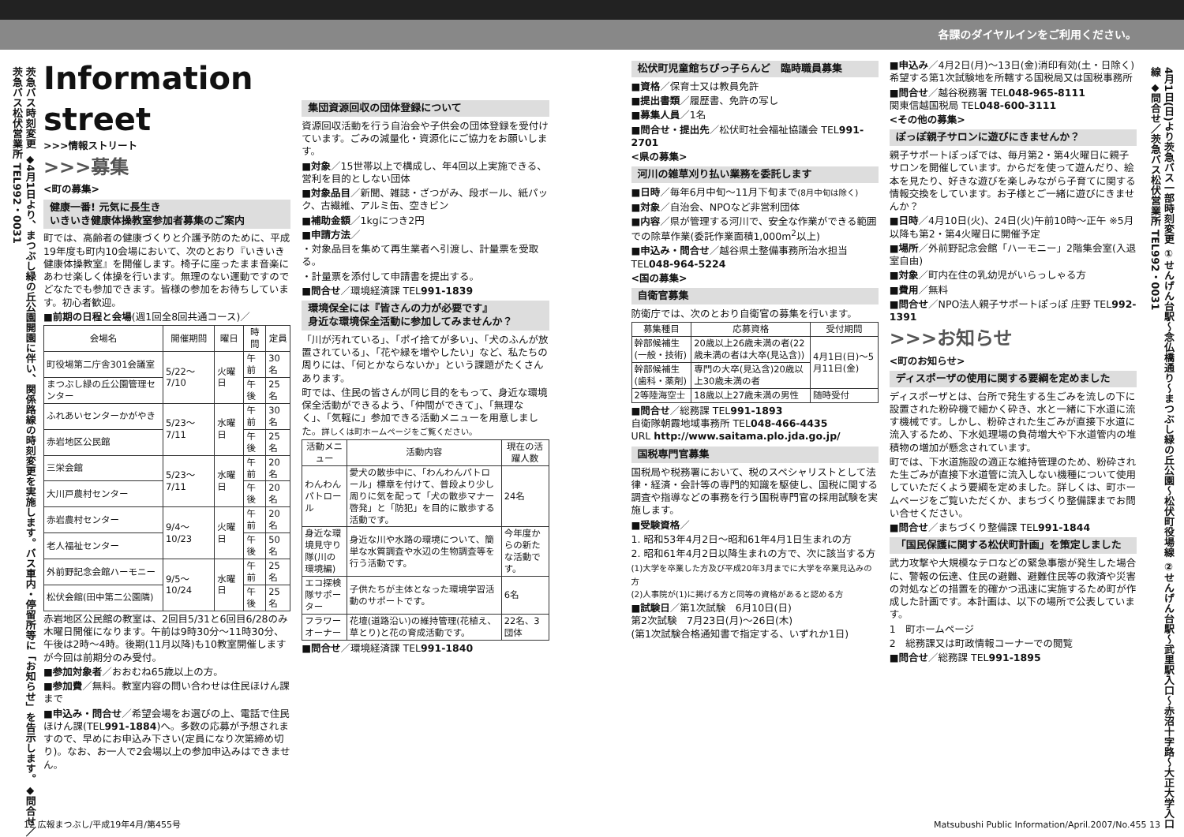各課のダイヤルインをご利用ください。
茨急バス時刻変更 ◆4月1日より、まつぶし緑の丘公園開園に伴い、関係路線の時刻変更を実施します。バス車内・停留所等に「お知らせ」を告示します。◆問合せ／茨急バス松伏営業所 TEL992・0031
4月1日(日)より茨急バス一部時刻変更 ①せんげん台駅〜念仏橋通り〜まつぶし緑の丘公園〜松伏町役場線 ②せんげん台駅〜武里駅入口〜赤沼十字路〜大正大学入口線 ◆問合せ／茨急バス松伏営業所 TEL992・0031
Information street
>>>情報ストリート
>>>募集
<町の募集>
健康一番! 元気に長生き
いきいき健康体操教室参加者募集のご案内
町では、高齢者の健康づくりと介護予防のために、平成19年度も町内10会場において、次のとおり『いきいき健康体操教室』を開催します。椅子に座ったまま音楽にあわせ楽しく体操を行います。無理のない運動ですのでどなたでも参加できます。皆様の参加をお待ちしています。初心者歓迎。
■前期の日程と会場(週1回全8回共通コース)／
| 会場名 | 開催期間 | 曜日 | 時間 | 定員 |
| --- | --- | --- | --- | --- |
| 町役場第二庁舎301会議室 | 5/22〜7/10 | 火曜日 | 午前 | 30名 |
| まつぶし緑の丘公園管理センター | | | 午後 | 25名 |
| ふれあいセンターかがやき | 5/23〜7/11 | 水曜日 | 午前 | 30名 |
| 赤岩地区公民館 | | | 午後 | 25名 |
| 三栄会館 | 5/23〜7/11 | 水曜日 | 午前 | 20名 |
| 大川戸農村センター | | | 午後 | 20名 |
| 赤岩農村センター | 9/4〜10/23 | 火曜日 | 午前 | 20名 |
| 老人福祉センター | | | 午後 | 50名 |
| 外前野記念会館ハーモニー | 9/5〜10/24 | 水曜日 | 午前 | 25名 |
| 松伏会館(田中第二公園隣) | | | 午後 | 25名 |
赤岩地区公民館の教室は、2回目5/31と6回目6/28のみ木曜日開催になります。午前は9時30分〜11時30分、午後は2時〜4時。後期(11月以降)も10教室開催しますが今回は前期分のみ受付。
■参加対象者／おおむね65歳以上の方。
■参加費／無料。教室内容の問い合わせは住民ほけん課まで
■申込み・問合せ／希望会場をお選びの上、電話で住民ほけん課(TEL991-1884)へ。多数の応募が予想されますので、早めにお申込み下さい(定員になり次第締め切り)。なお、お一人で2会場以上の参加申込みはできません。
集団資源回収の団体登録について
資源回収活動を行う自治会や子供会の団体登録を受付けています。ごみの減量化・資源化にご協力をお願いします。
■対象／15世帯以上で構成し、年4回以上実施できる、営利を目的としない団体
■対象品目／新聞、雑誌・ざつがみ、段ボール、紙パック、古繊維、アルミ缶、空きビン
■補助金額／1kgにつき2円
■申請方法／
・対象品目を集めて再生業者へ引渡し、計量票を受取る。
・計量票を添付して申請書を提出する。
■問合せ／環境経済課 TEL991-1839
環境保全には『皆さんの力が必要です』
身近な環境保全活動に参加してみませんか？
「川が汚れている」、「ポイ捨てが多い」、「犬のふんが放置されている」、「花や緑を増やしたい」など、私たちの周りには、「何とかならないか」という課題がたくさんあります。
町では、住民の皆さんが同じ目的をもって、身近な環境保全活動ができるよう、「仲間ができて」、「無理なく」、「気軽に」参加できる活動メニューを用意しました。詳しくは町ホームページをご覧ください。
| 活動メニュー | 活動内容 | 現在の活躍人数 |
| --- | --- | --- |
| わんわんパトロール | 愛犬の散歩中に、「わんわんパトロール」標章を付けて、普段より少し周りに気を配って「犬の散歩マナー啓発」と「防犯」を目的に散歩する活動です。 | 24名 |
| 身近な環境見守り隊(川の環境編) | 身近な川や水路の環境について、簡単な水質調査や水辺の生物調査等を行う活動です。 | 今年度からの新たな活動です。 |
| エコ探検隊サポーター | 子供たちが主体となった環境学習活動のサポートです。 | 6名 |
| フラワーオーナー | 花壇(道路沿い)の維持管理(花植え、草とり)と花の育成活動です。 | 22名、3団体 |
■問合せ／環境経済課 TEL991-1840
松伏町児童館ちびっ子らんど　臨時職員募集
■資格／保育士又は教員免許
■提出書類／履歴書、免許の写し
■募集人員／1名
■問合せ・提出先／松伏町社会福祉協議会 TEL991-2701
<県の募集>
河川の雑草刈り払い業務を委託します
■日時／毎年6月中旬〜11月下旬まで(8月中旬は除く)
■対象／自治会、NPOなど非営利団体
■内容／県が管理する河川で、安全な作業ができる範囲での除草作業(委託作業面積1,000m<sup>2</sup>以上)
■申込み・問合せ／越谷県土整備事務所治水担当 TEL048-964-5224
<国の募集>
自衛官募集
防衛庁では、次のとおり自衛官の募集を行います。
| 募集種目 | 応募資格 | 受付期間 |
| --- | --- | --- |
| 幹部候補生(一般・技術) | 20歳以上26歳未満の者(22歳未満の者は大卒(見込含)) | 4月1日(日)〜5月11日(金) |
| 幹部候補生(歯科・薬剤) | 専門の大卒(見込含)20歳以上30歳未満の者 | |
| 2等陸海空士 | 18歳以上27歳未満の男性 | 随時受付 |
■問合せ／総務課 TEL991-1893
自衛隊朝霞地域事務所 TEL048-466-4435
URL http://www.saitama.plo.jda.go.jp/
国税専門官募集
国税局や税務署において、税のスペシャリストとして法律・経済・会計等の専門的知識を駆使し、国税に関する調査や指導などの事務を行う国税専門官の採用試験を実施します。
■受験資格／
1. 昭和53年4月2日〜昭和61年4月1日生まれの方
2. 昭和61年4月2日以降生まれの方で、次に該当する方
(1)大学を卒業した方及び平成20年3月までに大学を卒業見込みの方
(2)人事院が(1)に掲げる方と同等の資格があると認める方
■試験日／第1次試験　6月10日(日)
第2次試験　7月23日(月)〜26日(木)
(第1次試験合格通知書で指定する、いずれか1日)
■申込み／4月2日(月)〜13日(金)消印有効(土・日除く)希望する第1次試験地を所轄する国税局又は国税事務所
■問合せ／越谷税務署 TEL048-965-8111
関東信越国税局 TEL048-600-3111
<その他の募集>
ぽっぽ親子サロンに遊びにきませんか？
親子サポートぽっぽでは、毎月第2・第4火曜日に親子サロンを開催しています。からだを使って遊んだり、絵本を見たり、好きな遊びを楽しみながら子育てに関する情報交換をしています。お子様とご一緒に遊びにきませんか？
■日時／4月10日(火)、24日(火)午前10時〜正午 ※5月以降も第2・第4火曜日に開催予定
■場所／外前野記念会館「ハーモニー」2階集会室(入退室自由)
■対象／町内在住の乳幼児がいらっしゃる方
■費用／無料
■問合せ／NPO法人親子サポートぽっぽ 庄野 TEL992-1391
>>>お知らせ
<町のお知らせ>
ディスポーザの使用に関する要綱を定めました
ディスポーザとは、台所で発生する生ごみを流しの下に設置された粉砕機で細かく砕き、水と一緒に下水道に流す機械です。しかし、粉砕された生ごみが直接下水道に流入するため、下水処理場の負荷増大や下水道管内の堆積物の増加が懸念されています。
町では、下水道施設の適正な維持管理のため、粉砕された生ごみが直接下水道管に流入しない機種について使用していただくよう要綱を定めました。詳しくは、町ホームページをご覧いただくか、まちづくり整備課までお問い合せください。
■問合せ／まちづくり整備課 TEL991-1844
「国民保護に関する松伏町計画」を策定しました
武力攻撃や大規模なテロなどの緊急事態が発生した場合に、警報の伝達、住民の避難、避難住民等の救済や災害の対処などの措置を的確かつ迅速に実施するため町が作成した計画です。本計画は、以下の場所で公表しています。
1　町ホームページ
2　総務課又は町政情報コーナーでの閲覧
■問合せ／総務課 TEL991-1895
12 広報まつぶし/平成19年4月/第455号
Matsubushi Public Information/April.2007/No.455 13